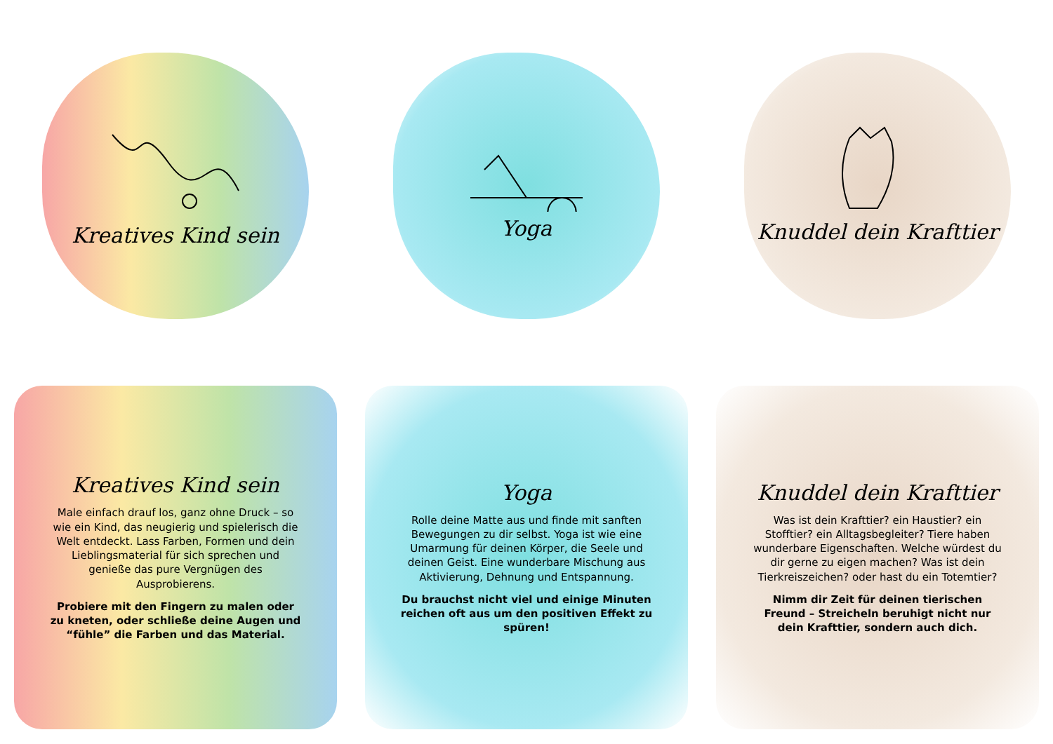Kreatives Kind sein
Yoga
Knuddel dein Krafttier
Kreatives Kind sein
Male einfach drauf los, ganz ohne Druck – so wie ein Kind, das neugierig und spielerisch die Welt entdeckt. Lass Farben, Formen und dein Lieblingsmaterial für sich sprechen und genieße das pure Vergnügen des Ausprobierens.
Probiere mit den Fingern zu malen oder zu kneten, oder schließe deine Augen und “fühle” die Farben und das Material.
Yoga
Rolle deine Matte aus und finde mit sanften Bewegungen zu dir selbst. Yoga ist wie eine Umarmung für deinen Körper, die Seele und deinen Geist. Eine wunderbare Mischung aus Aktivierung, Dehnung und Entspannung.
Du brauchst nicht viel und einige Minuten reichen oft aus um den positiven Effekt zu spüren!
Knuddel dein Krafttier
Was ist dein Krafttier? ein Haustier? ein Stofftier? ein Alltagsbegleiter? Tiere haben wunderbare Eigenschaften. Welche würdest du dir gerne zu eigen machen? Was ist dein Tierkreiszeichen? oder hast du ein Totemtier?
Nimm dir Zeit für deinen tierischen Freund – Streicheln beruhigt nicht nur dein Krafttier, sondern auch dich.